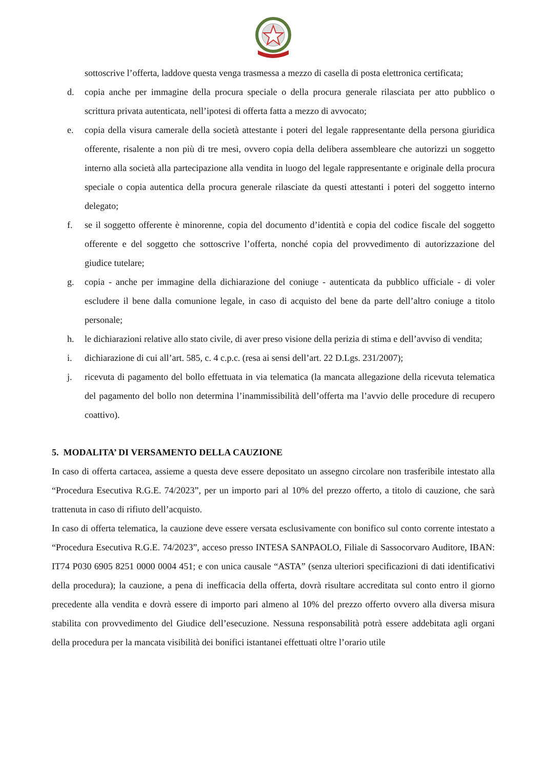sottoscrive l’offerta, laddove questa venga trasmessa a mezzo di casella di posta elettronica certificata;
d. copia anche per immagine della procura speciale o della procura generale rilasciata per atto pubblico o scrittura privata autenticata, nell’ipotesi di offerta fatta a mezzo di avvocato;
e. copia della visura camerale della società attestante i poteri del legale rappresentante della persona giuridica offerente, risalente a non più di tre mesi, ovvero copia della delibera assembleare che autorizzi un soggetto interno alla società alla partecipazione alla vendita in luogo del legale rappresentante e originale della procura speciale o copia autentica della procura generale rilasciate da questi attestanti i poteri del soggetto interno delegato;
f. se il soggetto offerente è minorenne, copia del documento d’identità e copia del codice fiscale del soggetto offerente e del soggetto che sottoscrive l’offerta, nonché copia del provvedimento di autorizzazione del giudice tutelare;
g. copia - anche per immagine della dichiarazione del coniuge - autenticata da pubblico ufficiale - di voler escludere il bene dalla comunione legale, in caso di acquisto del bene da parte dell’altro coniuge a titolo personale;
h. le dichiarazioni relative allo stato civile, di aver preso visione della perizia di stima e dell’avviso di vendita;
i. dichiarazione di cui all’art. 585, c. 4 c.p.c. (resa ai sensi dell’art. 22 D.Lgs. 231/2007);
j. ricevuta di pagamento del bollo effettuata in via telematica (la mancata allegazione della ricevuta telematica del pagamento del bollo non determina l’inammissibilità dell’offerta ma l’avvio delle procedure di recupero coattivo).
5. MODALITA’ DI VERSAMENTO DELLA CAUZIONE
In caso di offerta cartacea, assieme a questa deve essere depositato un assegno circolare non trasferibile intestato alla “Procedura Esecutiva R.G.E. 74/2023”, per un importo pari al 10% del prezzo offerto, a titolo di cauzione, che sarà trattenuta in caso di rifiuto dell’acquisto.
In caso di offerta telematica, la cauzione deve essere versata esclusivamente con bonifico sul conto corrente intestato a “Procedura Esecutiva R.G.E. 74/2023”, acceso presso INTESA SANPAOLO, Filiale di Sassocorvaro Auditore, IBAN: IT74 P030 6905 8251 0000 0004 451; e con unica causale “ASTA” (senza ulteriori specificazioni di dati identificativi della procedura); la cauzione, a pena di inefficacia della offerta, dovrà risultare accreditata sul conto entro il giorno precedente alla vendita e dovrà essere di importo pari almeno al 10% del prezzo offerto ovvero alla diversa misura stabilita con provvedimento del Giudice dell’esecuzione. Nessuna responsabilità potrà essere addebitata agli organi della procedura per la mancata visibilità dei bonifici istantanei effettuati oltre l’orario utile